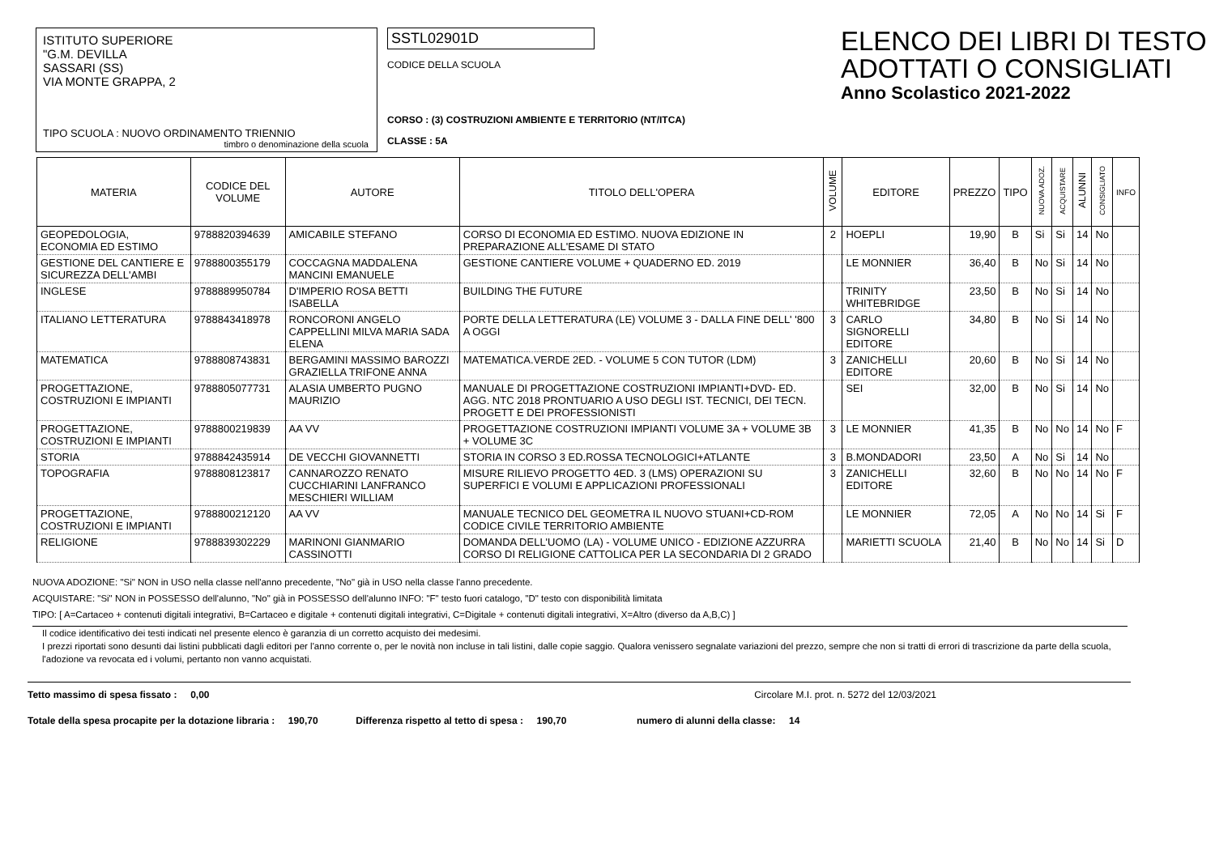ISTITUTO SUPERIORE
"G.M. DEVILLA
SASSARI (SS)
VIA MONTE GRAPPA, 2
TIPO SCUOLA : NUOVO ORDINAMENTO TRIENNIO
timbro o denominazione della scuola
SSTL02901D
CODICE DELLA SCUOLA
CORSO : (3) COSTRUZIONI AMBIENTE E TERRITORIO (NT/ITCA)
CLASSE : 5A
ELENCO DEI LIBRI DI TESTO
ADOTTATI O CONSIGLIATI
Anno Scolastico 2021-2022
| MATERIA | CODICE DEL VOLUME | AUTORE | TITOLO DELL'OPERA | VOLUME | EDITORE | PREZZO | TIPO | NUOVA ADOZ. | ACQUISTARE | ALUNNI | CONSIGLIATO | INFO |
| --- | --- | --- | --- | --- | --- | --- | --- | --- | --- | --- | --- | --- |
| GEOPEDOLOGIA, ECONOMIA ED ESTIMO | 9788820394639 | AMICABILE STEFANO | CORSO DI ECONOMIA ED ESTIMO. NUOVA EDIZIONE IN PREPARAZIONE ALL'ESAME DI STATO | 2 | HOEPLI | 19,90 | B | Si | Si | 14 | No | |
| GESTIONE DEL CANTIERE E SICUREZZA DELL'AMBI | 9788800355179 | COCCAGNA MADDALENA MANCINI EMANUELE | GESTIONE CANTIERE VOLUME + QUADERNO ED. 2019 | | LE MONNIER | 36,40 | B | No | Si | 14 | No | |
| INGLESE | 9788889950784 | D'IMPERIO ROSA BETTI ISABELLA | BUILDING THE FUTURE | | TRINITY WHITEBRIDGE | 23,50 | B | No | Si | 14 | No | |
| ITALIANO LETTERATURA | 9788843418978 | RONCORONI ANGELO CAPPELLINI MILVA MARIA SADA ELENA | PORTE DELLA LETTERATURA (LE) VOLUME 3 - DALLA FINE DELL' '800 A OGGI | 3 | CARLO SIGNORELLI EDITORE | 34,80 | B | No | Si | 14 | No | |
| MATEMATICA | 9788808743831 | BERGAMINI MASSIMO BAROZZI GRAZIELLA TRIFONE ANNA | MATEMATICA.VERDE 2ED. - VOLUME 5 CON TUTOR (LDM) | 3 | ZANICHELLI EDITORE | 20,60 | B | No | Si | 14 | No | |
| PROGETTAZIONE, COSTRUZIONI E IMPIANTI | 9788805077731 | ALASIA UMBERTO PUGNO MAURIZIO | MANUALE DI PROGETTAZIONE COSTRUZIONI IMPIANTI+DVD- ED. AGG. NTC 2018 PRONTUARIO A USO DEGLI IST. TECNICI, DEI TECN. PROGETT E DEI PROFESSIONISTI | | SEI | 32,00 | B | No | Si | 14 | No | |
| PROGETTAZIONE, COSTRUZIONI E IMPIANTI | 9788800219839 | AA VV | PROGETTAZIONE COSTRUZIONI IMPIANTI VOLUME 3A + VOLUME 3B + VOLUME 3C | 3 | LE MONNIER | 41,35 | B | No | No | 14 | No | F |
| STORIA | 9788842435914 | DE VECCHI GIOVANNETTI | STORIA IN CORSO 3 ED.ROSSA TECNOLOGICI+ATLANTE | 3 | B.MONDADORI | 23,50 | A | No | Si | 14 | No | |
| TOPOGRAFIA | 9788808123817 | CANNAROZZO RENATO CUCCHIARINI LANFRANCO MESCHIERI WILLIAM | MISURE RILIEVO PROGETTO 4ED. 3 (LMS) OPERAZIONI SU SUPERFICI E VOLUMI E APPLICAZIONI PROFESSIONALI | 3 | ZANICHELLI EDITORE | 32,60 | B | No | No | 14 | No | F |
| PROGETTAZIONE, COSTRUZIONI E IMPIANTI | 9788800212120 | AA VV | MANUALE TECNICO DEL GEOMETRA IL NUOVO STUANI+CD-ROM CODICE CIVILE TERRITORIO AMBIENTE | | LE MONNIER | 72,05 | A | No | No | 14 | Si | F |
| RELIGIONE | 9788839302229 | MARINONI GIANMARIO CASSINOTTI | DOMANDA DELL'UOMO (LA) - VOLUME UNICO - EDIZIONE AZZURRA CORSO DI RELIGIONE CATTOLICA PER LA SECONDARIA DI 2 GRADO | | MARIETTI SCUOLA | 21,40 | B | No | No | 14 | Si | D |
NUOVA ADOZIONE: "Si" NON in USO nella classe nell'anno precedente, "No" già in USO nella classe l'anno precedente.
ACQUISTARE: "Si" NON in POSSESSO dell'alunno, "No" già in POSSESSO dell'alunno INFO: "F" testo fuori catalogo, "D" testo con disponibilità limitata
TIPO: [ A=Cartaceo + contenuti digitali integrativi, B=Cartaceo e digitale + contenuti digitali integrativi, C=Digitale + contenuti digitali integrativi, X=Altro (diverso da A,B,C) ]
Il codice identificativo dei testi indicati nel presente elenco è garanzia di un corretto acquisto dei medesimi.
I prezzi riportati sono desunti dai listini pubblicati dagli editori per l'anno corrente o, per le novità non incluse in tali listini, dalle copie saggio. Qualora venissero segnalate variazioni del prezzo, sempre che non si tratti di errori di trascrizione da parte della scuola, l'adozione va revocata ed i volumi, pertanto non vanno acquistati.
Tetto massimo di spesa fissato : 0,00 Circolare M.I. prot. n. 5272 del 12/03/2021
Totale della spesa procapite per la dotazione libraria : 190,70 Differenza rispetto al tetto di spesa : 190,70 numero di alunni della classe: 14